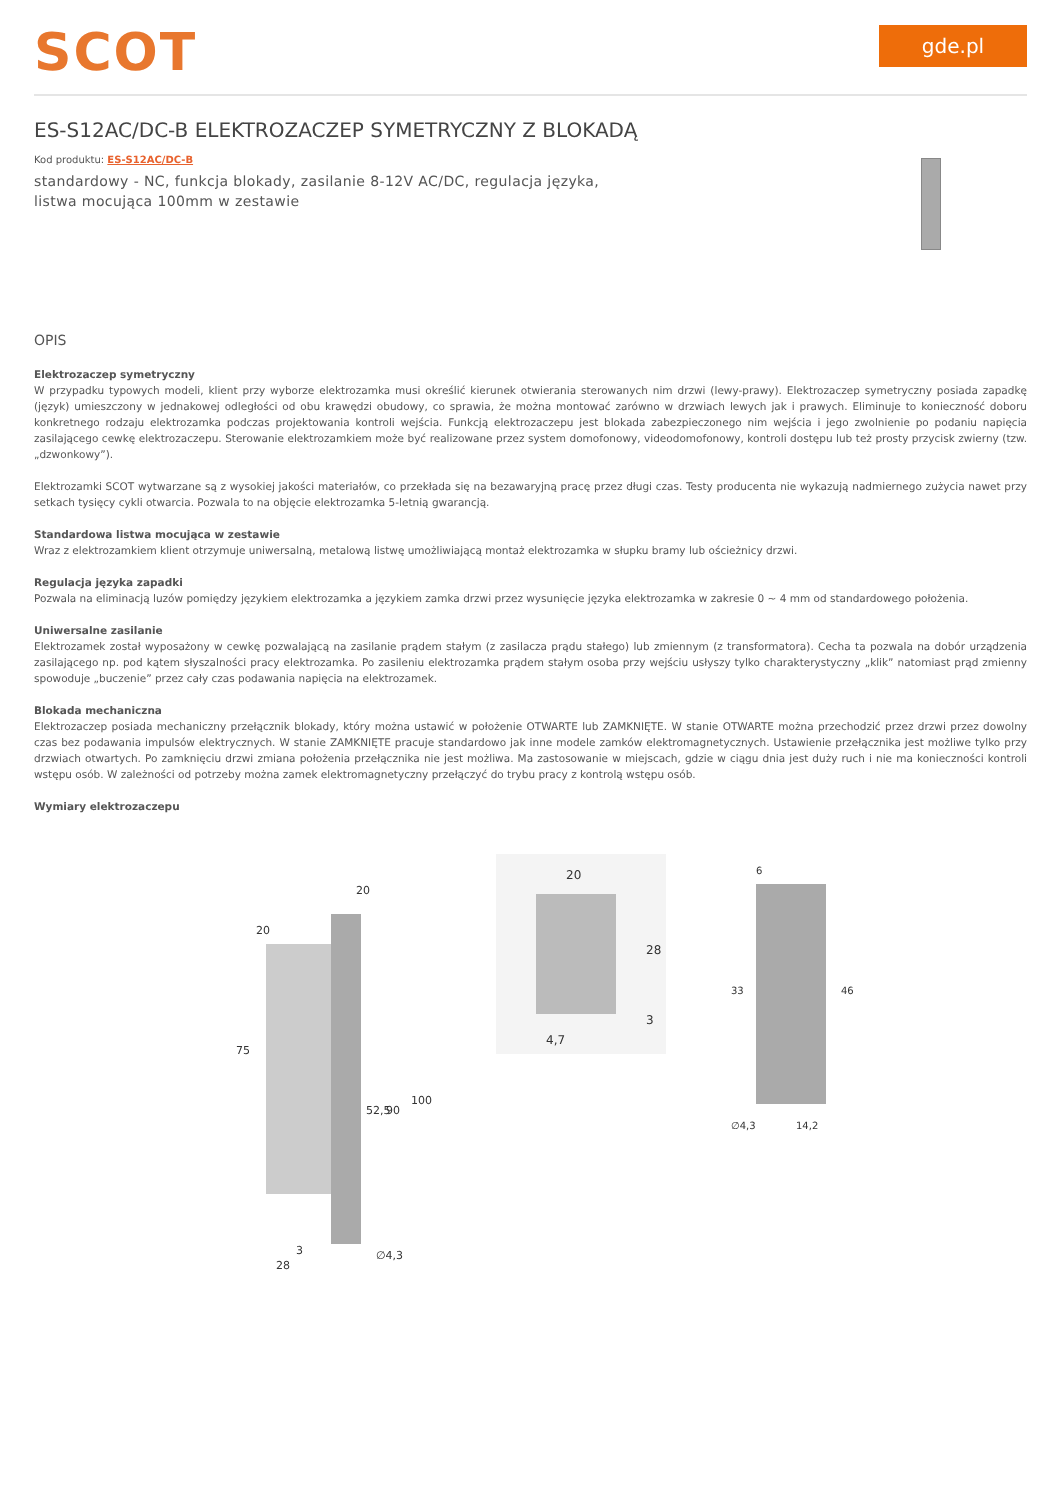SCOT
gde.pl
ES-S12AC/DC-B ELEKTROZACZEP SYMETRYCZNY Z BLOKADĄ
Kod produktu: ES-S12AC/DC-B
standardowy - NC, funkcja blokady, zasilanie 8-12V AC/DC, regulacja języka, listwa mocująca 100mm w zestawie
OPIS
Elektrozaczep symetryczny
W przypadku typowych modeli, klient przy wyborze elektrozamka musi określić kierunek otwierania sterowanych nim drzwi (lewy-prawy). Elektrozaczep symetryczny posiada zapadkę (język) umieszczony w jednakowej odległości od obu krawędzi obudowy, co sprawia, że można montować zarówno w drzwiach lewych jak i prawych. Eliminuje to konieczność doboru konkretnego rodzaju elektrozamka podczas projektowania kontroli wejścia. Funkcją elektrozaczepu jest blokada zabezpieczonego nim wejścia i jego zwolnienie po podaniu napięcia zasilającego cewkę elektrozaczepu. Sterowanie elektrozamkiem może być realizowane przez system domofonowy, videodomofonowy, kontroli dostępu lub też prosty przycisk zwierny (tzw. „dzwonkowy”).
Elektrozamki SCOT wytwarzane są z wysokiej jakości materiałów, co przekłada się na bezawaryjną pracę przez długi czas. Testy producenta nie wykazują nadmiernego zużycia nawet przy setkach tysięcy cykli otwarcia. Pozwala to na objęcie elektrozamka 5-letnią gwarancją.
Standardowa listwa mocująca w zestawie
Wraz z elektrozamkiem klient otrzymuje uniwersalną, metalową listwę umożliwiającą montaż elektrozamka w słupku bramy lub ościeżnicy drzwi.
Regulacja języka zapadki
Pozwala na eliminacją luzów pomiędzy językiem elektrozamka a językiem zamka drzwi przez wysunięcie języka elektrozamka w zakresie 0 ~ 4 mm od standardowego położenia.
Uniwersalne zasilanie
Elektrozamek został wyposażony w cewkę pozwalającą na zasilanie prądem stałym (z zasilacza prądu stałego) lub zmiennym (z transformatora). Cecha ta pozwala na dobór urządzenia zasilającego np. pod kątem słyszalności pracy elektrozamka. Po zasileniu elektrozamka prądem stałym osoba przy wejściu usłyszy tylko charakterystyczny „klik” natomiast prąd zmienny spowoduje „buczenie” przez cały czas podawania napięcia na elektrozamek.
Blokada mechaniczna
Elektrozaczep posiada mechaniczny przełącznik blokady, który można ustawić w położenie OTWARTE lub ZAMKNIĘTE. W stanie OTWARTE można przechodzić przez drzwi przez dowolny czas bez podawania impulsów elektrycznych. W stanie ZAMKNIĘTE pracuje standardowo jak inne modele zamków elektromagnetycznych. Ustawienie przełącznika jest możliwe tylko przy drzwiach otwartych. Po zamknięciu drzwi zmiana położenia przełącznika nie jest możliwa. Ma zastosowanie w miejscach, gdzie w ciągu dnia jest duży ruch i nie ma konieczności kontroli wstępu osób. W zależności od potrzeby można zamek elektromagnetyczny przełączyć do trybu pracy z kontrolą wstępu osób.
Wymiary elektrozaczepu
75
20
20
52,5
90
100
3
28
∅4,3
20
28
3
4,7
6
33
46
∅4,3
14,2